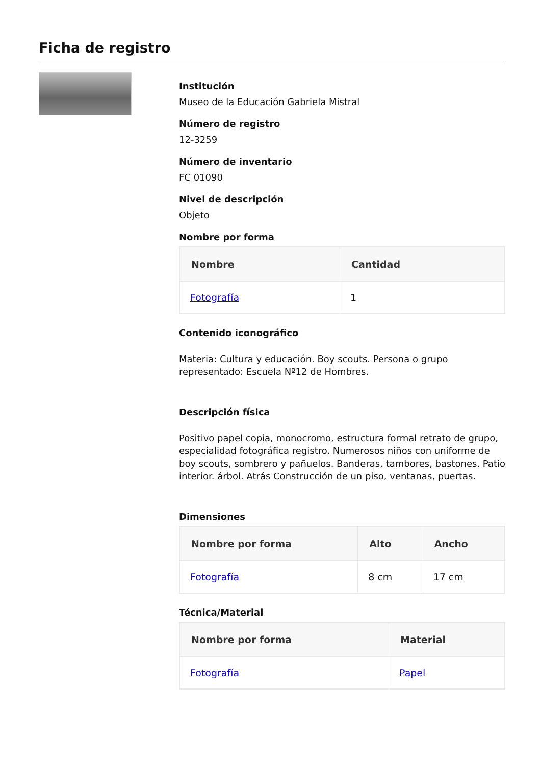Ficha de registro
Institución
Museo de la Educación Gabriela Mistral
Número de registro
12-3259
Número de inventario
FC 01090
Nivel de descripción
Objeto
Nombre por forma
| Nombre | Cantidad |
| --- | --- |
| Fotografía | 1 |
Contenido iconográfico
Materia: Cultura y educación. Boy scouts. Persona o grupo representado: Escuela Nº12 de Hombres.
Descripción física
Positivo papel copia, monocromo, estructura formal retrato de grupo, especialidad fotográfica registro. Numerosos niños con uniforme de boy scouts, sombrero y pañuelos. Banderas, tambores, bastones. Patio interior. árbol. Atrás Construcción de un piso, ventanas, puertas.
Dimensiones
| Nombre por forma | Alto | Ancho |
| --- | --- | --- |
| Fotografía | 8 cm | 17 cm |
Técnica/Material
| Nombre por forma | Material |
| --- | --- |
| Fotografía | Papel |